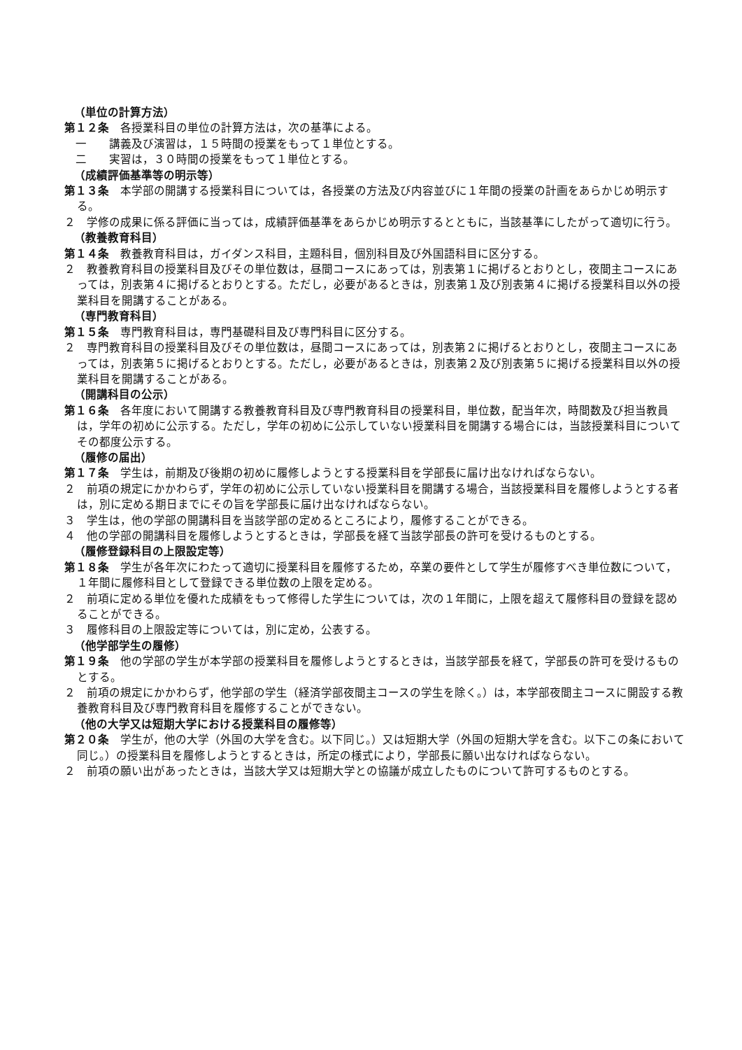（単位の計算方法）
第１２条　各授業科目の単位の計算方法は，次の基準による。
一　　講義及び演習は，１５時間の授業をもって１単位とする。
二　　実習は，３０時間の授業をもって１単位とする。
（成績評価基準等の明示等）
第１３条　本学部の開講する授業科目については，各授業の方法及び内容並びに１年間の授業の計画をあらかじめ明示する。
２　学修の成果に係る評価に当っては，成績評価基準をあらかじめ明示するとともに，当該基準にしたがって適切に行う。
（教養教育科目）
第１４条　教養教育科目は，ガイダンス科目，主題科目，個別科目及び外国語科目に区分する。
２　教養教育科目の授業科目及びその単位数は，昼間コースにあっては，別表第１に掲げるとおりとし，夜間主コースにあっては，別表第４に掲げるとおりとする。ただし，必要があるときは，別表第１及び別表第４に掲げる授業科目以外の授業科目を開講することがある。
（専門教育科目）
第１５条　専門教育科目は，専門基礎科目及び専門科目に区分する。
２　専門教育科目の授業科目及びその単位数は，昼間コースにあっては，別表第２に掲げるとおりとし，夜間主コースにあっては，別表第５に掲げるとおりとする。ただし，必要があるときは，別表第２及び別表第５に掲げる授業科目以外の授業科目を開講することがある。
（開講科目の公示）
第１６条　各年度において開講する教養教育科目及び専門教育科目の授業科目，単位数，配当年次，時間数及び担当教員は，学年の初めに公示する。ただし，学年の初めに公示していない授業科目を開講する場合には，当該授業科目についてその都度公示する。
（履修の届出）
第１７条　学生は，前期及び後期の初めに履修しようとする授業科目を学部長に届け出なければならない。
２　前項の規定にかかわらず，学年の初めに公示していない授業科目を開講する場合，当該授業科目を履修しようとする者は，別に定める期日までにその旨を学部長に届け出なければならない。
３　学生は，他の学部の開講科目を当該学部の定めるところにより，履修することができる。
４　他の学部の開講科目を履修しようとするときは，学部長を経て当該学部長の許可を受けるものとする。
（履修登録科目の上限設定等）
第１８条　学生が各年次にわたって適切に授業科目を履修するため，卒業の要件として学生が履修すべき単位数について，１年間に履修科目として登録できる単位数の上限を定める。
２　前項に定める単位を優れた成績をもって修得した学生については，次の１年間に，上限を超えて履修科目の登録を認めることができる。
３　履修科目の上限設定等については，別に定め，公表する。
（他学部学生の履修）
第１９条　他の学部の学生が本学部の授業科目を履修しようとするときは，当該学部長を経て，学部長の許可を受けるものとする。
２　前項の規定にかかわらず，他学部の学生（経済学部夜間主コースの学生を除く。）は，本学部夜間主コースに開設する教養教育科目及び専門教育科目を履修することができない。
（他の大学又は短期大学における授業科目の履修等）
第２０条　学生が，他の大学（外国の大学を含む。以下同じ。）又は短期大学（外国の短期大学を含む。以下この条において同じ。）の授業科目を履修しようとするときは，所定の様式により，学部長に願い出なければならない。
２　前項の願い出があったときは，当該大学又は短期大学との協議が成立したものについて許可するものとする。